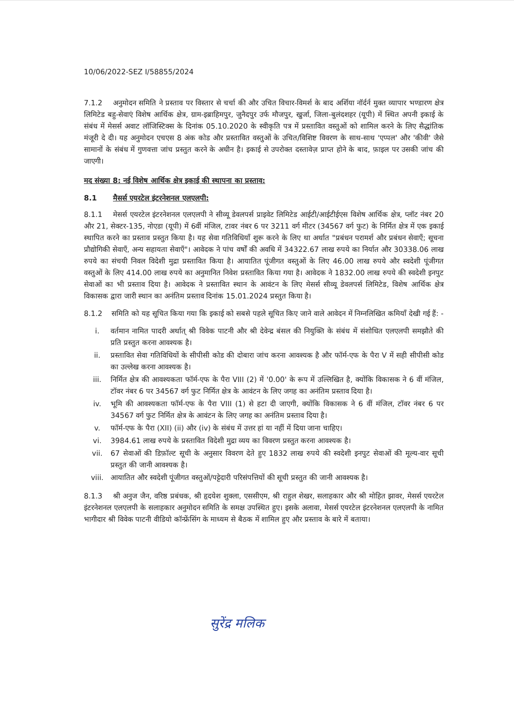10/06/2022-SEZ I/58855/2024
7.1.2 अनुमोदन समिति ने प्रस्ताव पर विस्तार से चर्चा की और उचित विचार-विमर्श के बाद अर्शिया नॉर्दर्न मुक्त व्यापार भण्डारण क्षेत्र लिमिटेड बहु-सेवाएं विशेष आर्थिक क्षेत्र, ग्राम-इब्राहिमपुर, जुनैदपुर उर्फ मौजपुर, खुर्जा, जिला-बुलंदशहर (यूपी) में स्थित अपनी इकाई के संबंध में मेसर्स अवाट लॉजिस्टिक्स के दिनांक 05.10.2020 के स्वीकृति पत्र में प्रस्तावित वस्तुओं को शामिल करने के लिए सैद्धांतिक मंजूरी दे दी। यह अनुमोदन एचएस 8 अंक कोड और प्रस्तावित वस्तुओं के उचित/विशिष्ट विवरण के साथ-साथ 'एप्पल' और 'कीवी' जैसे सामानों के संबंध में गुणवत्ता जांच प्रस्तुत करने के अधीन है। इकाई से उपरोक्त दस्तावेज़ प्राप्त होने के बाद, फ़ाइल पर उसकी जांच की जाएगी।
मद संख्या 8: नई विशेष आर्थिक क्षेत्र इकाई की स्थापना का प्रस्ताव:
8.1 मैसर्स एयरटेल इंटरनेशनल एलएलपी:
8.1.1 मेसर्स एयरटेल इंटरनेशनल एलएलपी ने सीव्यू डेवलपर्स प्राइवेट लिमिटेड आईटी/आईटीईएस विशेष आर्थिक क्षेत्र, प्लॉट नंबर 20 और 21, सेक्टर-135, नोएडा (यूपी) में 6वीं मंजिल, टावर नंबर 6 पर 3211 वर्ग मीटर (34567 वर्ग फुट) के निर्मित क्षेत्र में एक इकाई स्थापित करने का प्रस्ताव प्रस्तुत किया है। यह सेवा गतिविधियाँ शुरू करने के लिए था अर्थात "प्रबंधन परामर्श और प्रबंधन सेवाएँ; सूचना प्रौद्योगिकी सेवाएँ, अन्य सहायता सेवाएँ"। आवेदक ने पांच वर्षों की अवधि में 34322.67 लाख रुपये का निर्यात और 30338.06 लाख रुपये का संचयी निवल विदेशी मुद्रा प्रस्तावित किया है। आयातित पूंजीगत वस्तुओं के लिए 46.00 लाख रुपये और स्वदेशी पूंजीगत वस्तुओं के लिए 414.00 लाख रुपये का अनुमानित निवेश प्रस्तावित किया गया है। आवेदक ने 1832.00 लाख रुपये की स्वदेशी इनपुट सेवाओं का भी प्रस्ताव दिया है। आवेदक ने प्रस्तावित स्थान के आवंटन के लिए मेसर्स सीव्यू डेवलपर्स लिमिटेड, विशेष आर्थिक क्षेत्र विकासक द्वारा जारी स्थान का अनंतिम प्रस्ताव दिनांक 15.01.2024 प्रस्तुत किया है।
8.1.2 समिति को यह सूचित किया गया कि इकाई को सबसे पहले सूचित किए जाने वाले आवेदन में निम्नलिखित कमियाँ देखी गई हैं: -
i. वर्तमान नामित पादरी अर्थात् श्री विवेक पाटनी और श्री देवेन्द्र बंसल की नियुक्ति के संबंध में संशोधित एलएलपी समझौते की प्रति प्रस्तुत करना आवश्यक है।
ii. प्रस्तावित सेवा गतिविधियों के सीपीसी कोड की दोबारा जांच करना आवश्यक है और फॉर्म-एफ के पैरा V में सही सीपीसी कोड का उल्लेख करना आवश्यक है।
iii. निर्मित क्षेत्र की आवश्यकता फॉर्म-एफ के पैरा VIII (2) में '0.00' के रूप में उल्लिखित है, क्योंकि विकासक ने 6 वीं मंजिल, टॉवर नंबर 6 पर 34567 वर्ग फुट निर्मित क्षेत्र के आवंटन के लिए जगह का अनंतिम प्रस्ताव दिया है।
iv. भूमि की आवश्यकता फॉर्म-एफ के पैरा VIII (1) से हटा दी जाएगी, क्योंकि विकासक ने 6 वीं मंजिल, टॉवर नंबर 6 पर 34567 वर्ग फुट निर्मित क्षेत्र के आवंटन के लिए जगह का अनंतिम प्रस्ताव दिया है।
v. फॉर्म-एफ के पैरा (XII) (ii) और (iv) के संबंध में उत्तर हां या नहीं में दिया जाना चाहिए।
vi. 3984.61 लाख रुपये के प्रस्तावित विदेशी मुद्रा व्यय का विवरण प्रस्तुत करना आवश्यक है।
vii. 67 सेवाओं की डिफ़ॉल्ट सूची के अनुसार विवरण देते हुए 1832 लाख रुपये की स्वदेशी इनपुट सेवाओं की मूल्य-वार सूची प्रस्तुत की जानी आवश्यक है।
viii. आयातित और स्वदेशी पूंजीगत वस्तुओं/पट्टेदारी परिसंपत्तियों की सूची प्रस्तुत की जानी आवश्यक है।
8.1.3 श्री अनुज जैन, वरिष्ठ प्रबंधक, श्री हृदयेश शुक्ला, एससीएम, श्री राहुल शेखर, सलाहकार और श्री मोहित झावर, मेसर्स एयरटेल इंटरनेशनल एलएलपी के सलाहकार अनुमोदन समिति के समक्ष उपस्थित हुए। इसके अलावा, मेसर्स एयरटेल इंटरनेशनल एलएलपी के नामित भागीदार श्री विवेक पाटनी वीडियो कॉन्फ्रेंसिंग के माध्यम से बैठक में शामिल हुए और प्रस्ताव के बारे में बताया।
सुरेंद्र मलिक